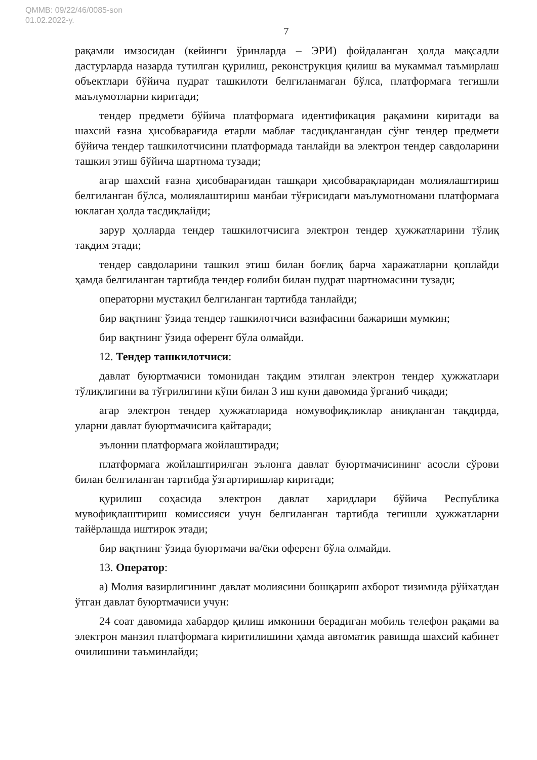QMMB: 09/22/46/0085-son
01.02.2022-y.
7
рақамли имзосидан (кейинги ўринларда – ЭРИ) фойдаланган ҳолда мақсадли дастурларда назарда тутилган қурилиш, реконструкция қилиш ва мукаммал таъмирлаш объектлари бўйича пудрат ташкилоти белгиланмаган бўлса, платформага тегишли маълумотларни киритади;
тендер предмети бўйича платформага идентификация рақамини киритади ва шахсий ғазна ҳисобварағида етарли маблағ тасдиқлангандан сўнг тендер предмети бўйича тендер ташкилотчисини платформада танлайди ва электрон тендер савдоларини ташкил этиш бўйича шартнома тузади;
агар шахсий ғазна ҳисобварағидан ташқари ҳисобварақларидан молиялаштириш белгиланган бўлса, молиялаштириш манбаи тўғрисидаги маълумотномани платформага юклаган ҳолда тасдиқлайди;
зарур ҳолларда тендер ташкилотчисига электрон тендер ҳужжатларини тўлиқ тақдим этади;
тендер савдоларини ташкил этиш билан боғлиқ барча харажатларни қоплайди ҳамда белгиланган тартибда тендер ғолиби билан пудрат шартномасини тузади;
операторни мустақил белгиланган тартибда танлайди;
бир вақтнинг ўзида тендер ташкилотчиси вазифасини бажариши мумкин;
бир вақтнинг ўзида оферент бўла олмайди.
12. Тендер ташкилотчиси:
давлат буюртмачиси томонидан тақдим этилган электрон тендер ҳужжатлари тўлиқлигини ва тўғрилигини кўпи билан 3 иш куни давомида ўрганиб чиқади;
агар электрон тендер ҳужжатларида номувофиқликлар аниқланган тақдирда, уларни давлат буюртмачисига қайтаради;
эълонни платформага жойлаштиради;
платформага жойлаштирилган эълонга давлат буюртмачисининг асосли сўрови билан белгиланган тартибда ўзгартиришлар киритади;
қурилиш соҳасида электрон давлат харидлари бўйича Республика мувофиқлаштириш комиссияси учун белгиланган тартибда тегишли ҳужжатларни тайёрлашда иштирок этади;
бир вақтнинг ўзида буюртмачи ва/ёки оферент бўла олмайди.
13. Оператор:
а) Молия вазирлигининг давлат молиясини бошқариш ахборот тизимида рўйхатдан ўтган давлат буюртмачиси учун:
24 соат давомида хабардор қилиш имконини берадиган мобиль телефон рақами ва электрон манзил платформага киритилишини ҳамда автоматик равишда шахсий кабинет очилишини таъминлайди;